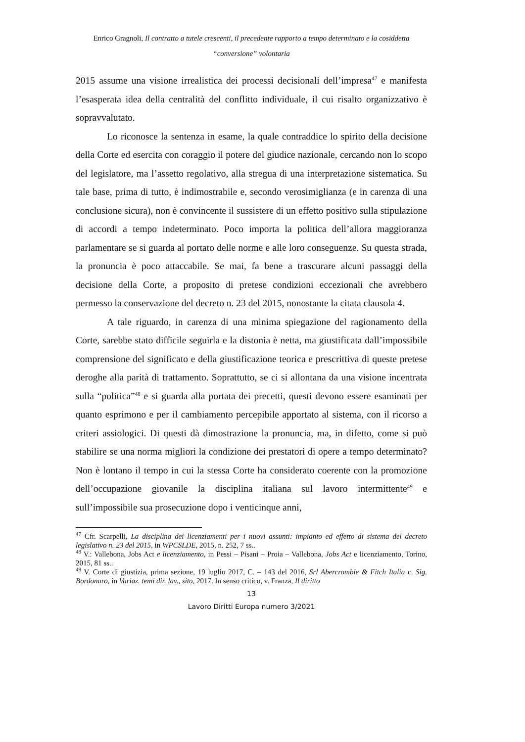Enrico Gragnoli, Il contratto a tutele crescenti, il precedente rapporto a tempo determinato e la cosiddetta “conversione” volontaria
2015 assume una visione irrealistica dei processi decisionali dell’impresa<sup>47</sup> e manifesta l’esasperata idea della centralità del conflitto individuale, il cui risalto organizzativo è sopravvalutato.
Lo riconosce la sentenza in esame, la quale contraddice lo spirito della decisione della Corte ed esercita con coraggio il potere del giudice nazionale, cercando non lo scopo del legislatore, ma l’assetto regolativo, alla stregua di una interpretazione sistematica. Su tale base, prima di tutto, è indimostrabile e, secondo verosimiglianza (e in carenza di una conclusione sicura), non è convincente il sussistere di un effetto positivo sulla stipulazione di accordi a tempo indeterminato. Poco importa la politica dell’allora maggioranza parlamentare se si guarda al portato delle norme e alle loro conseguenze. Su questa strada, la pronuncia è poco attaccabile. Se mai, fa bene a trascurare alcuni passaggi della decisione della Corte, a proposito di pretese condizioni eccezionali che avrebbero permesso la conservazione del decreto n. 23 del 2015, nonostante la citata clausola 4.
A tale riguardo, in carenza di una minima spiegazione del ragionamento della Corte, sarebbe stato difficile seguirla e la distonia è netta, ma giustificata dall’impossibile comprensione del significato e della giustificazione teorica e prescrittiva di queste pretese deroghe alla parità di trattamento. Soprattutto, se ci si allontana da una visione incentrata sulla “politica”<sup>48</sup> e si guarda alla portata dei precetti, questi devono essere esaminati per quanto esprimono e per il cambiamento percepibile apportato al sistema, con il ricorso a criteri assiologici. Di questi dà dimostrazione la pronuncia, ma, in difetto, come si può stabilire se una norma migliori la condizione dei prestatori di opere a tempo determinato? Non è lontano il tempo in cui la stessa Corte ha considerato coerente con la promozione dell’occupazione giovanile la disciplina italiana sul lavoro intermittente<sup>49</sup> e sull’impossibile sua prosecuzione dopo i venticinque anni,
<sup>47</sup> Cfr. Scarpelli, La disciplina dei licenziamenti per i nuovi assunti: impianto ed effetto di sistema del decreto legislativo n. 23 del 2015, in WPCSLDE, 2015, n. 252, 7 ss..
<sup>48</sup> V.: Vallebona, Jobs Act e licenziamento, in Pessi – Pisani – Proia – Vallebona, Jobs Act e licenziamento, Torino, 2015, 81 ss..
<sup>49</sup> V. Corte di giustizia, prima sezione, 19 luglio 2017, C. – 143 del 2016, Srl Abercrombie & Fitch Italia c. Sig. Bordonaro, in Variaz. temi dir. lav., sito, 2017. In senso critico, v. Franza, Il diritto
13
Lavoro Diritti Europa numero 3/2021